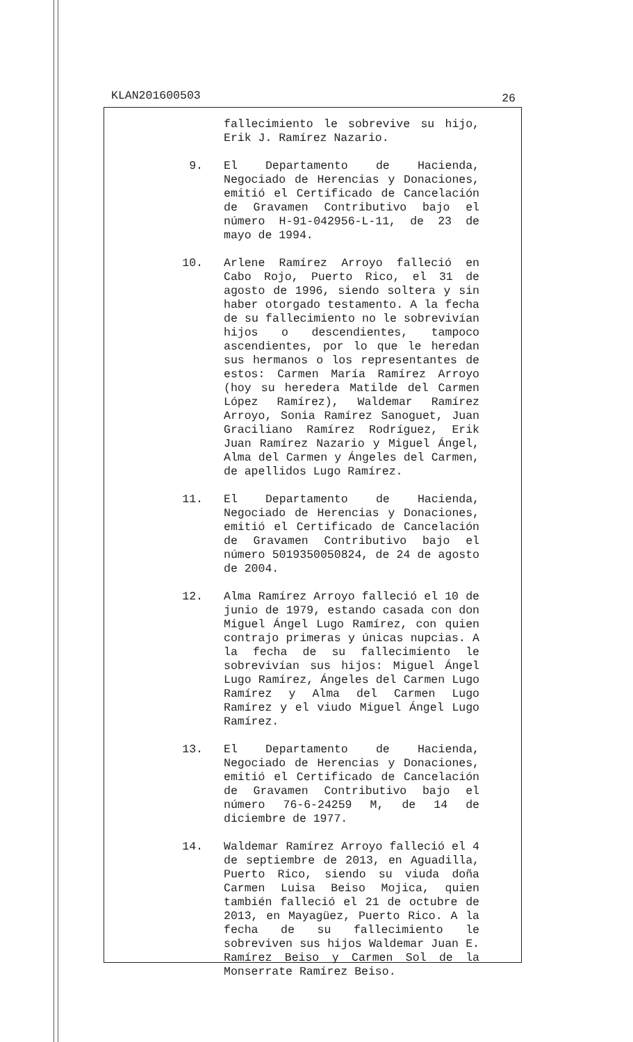KLAN201600503 26
fallecimiento le sobrevive su hijo, Erik J. Ramírez Nazario.
9. El Departamento de Hacienda, Negociado de Herencias y Donaciones, emitió el Certificado de Cancelación de Gravamen Contributivo bajo el número H-91-042956-L-11, de 23 de mayo de 1994.
10. Arlene Ramírez Arroyo falleció en Cabo Rojo, Puerto Rico, el 31 de agosto de 1996, siendo soltera y sin haber otorgado testamento. A la fecha de su fallecimiento no le sobrevivían hijos o descendientes, tampoco ascendientes, por lo que le heredan sus hermanos o los representantes de estos: Carmen María Ramírez Arroyo (hoy su heredera Matilde del Carmen López Ramírez), Waldemar Ramírez Arroyo, Sonia Ramírez Sanoguet, Juan Graciliano Ramírez Rodríguez, Erik Juan Ramírez Nazario y Miguel Ángel, Alma del Carmen y Ángeles del Carmen, de apellidos Lugo Ramírez.
11. El Departamento de Hacienda, Negociado de Herencias y Donaciones, emitió el Certificado de Cancelación de Gravamen Contributivo bajo el número 5019350050824, de 24 de agosto de 2004.
12. Alma Ramírez Arroyo falleció el 10 de junio de 1979, estando casada con don Miguel Ángel Lugo Ramírez, con quien contrajo primeras y únicas nupcias. A la fecha de su fallecimiento le sobrevivían sus hijos: Miguel Ángel Lugo Ramírez, Ángeles del Carmen Lugo Ramírez y Alma del Carmen Lugo Ramírez y el viudo Miguel Ángel Lugo Ramírez.
13. El Departamento de Hacienda, Negociado de Herencias y Donaciones, emitió el Certificado de Cancelación de Gravamen Contributivo bajo el número 76-6-24259 M, de 14 de diciembre de 1977.
14. Waldemar Ramírez Arroyo falleció el 4 de septiembre de 2013, en Aguadilla, Puerto Rico, siendo su viuda doña Carmen Luisa Beiso Mojica, quien también falleció el 21 de octubre de 2013, en Mayagüez, Puerto Rico. A la fecha de su fallecimiento le sobreviven sus hijos Waldemar Juan E. Ramírez Beiso y Carmen Sol de la Monserrate Ramírez Beiso.